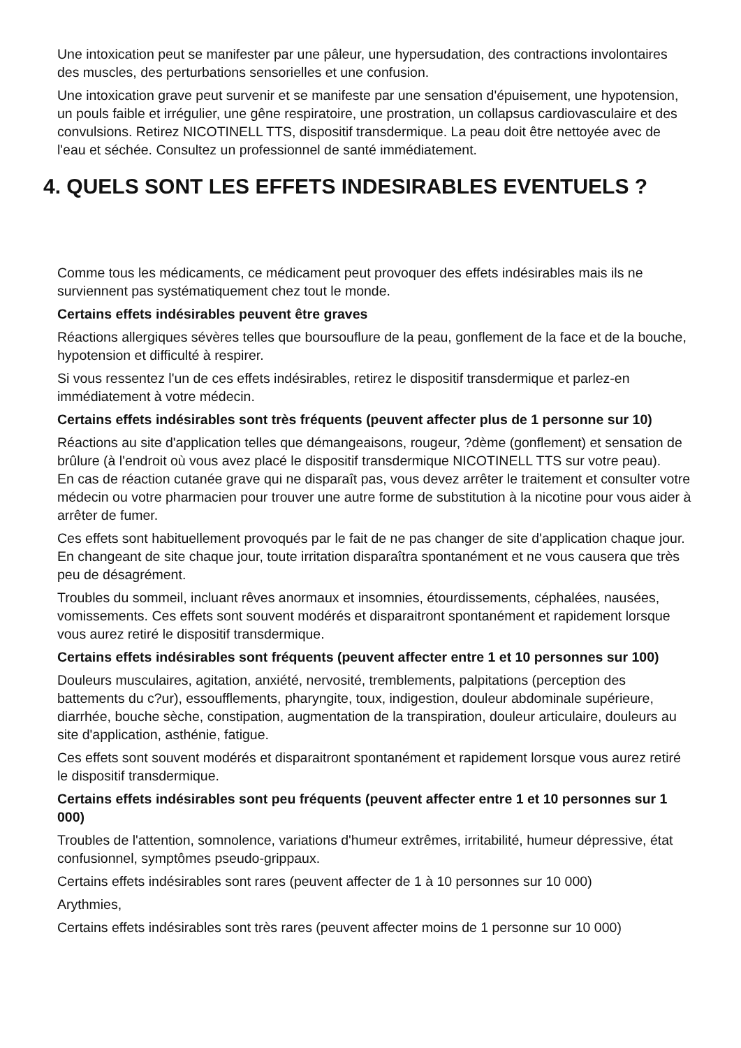Une intoxication peut se manifester par une pâleur, une hypersudation, des contractions involontaires des muscles, des perturbations sensorielles et une confusion.
Une intoxication grave peut survenir et se manifeste par une sensation d'épuisement, une hypotension, un pouls faible et irrégulier, une gêne respiratoire, une prostration, un collapsus cardiovasculaire et des convulsions. Retirez NICOTINELL TTS, dispositif transdermique. La peau doit être nettoyée avec de l'eau et séchée. Consultez un professionnel de santé immédiatement.
4. QUELS SONT LES EFFETS INDESIRABLES EVENTUELS ?
Comme tous les médicaments, ce médicament peut provoquer des effets indésirables mais ils ne surviennent pas systématiquement chez tout le monde.
Certains effets indésirables peuvent être graves
Réactions allergiques sévères telles que boursouflure de la peau, gonflement de la face et de la bouche, hypotension et difficulté à respirer.
Si vous ressentez l'un de ces effets indésirables, retirez le dispositif transdermique et parlez-en immédiatement à votre médecin.
Certains effets indésirables sont très fréquents (peuvent affecter plus de 1 personne sur 10)
Réactions au site d'application telles que démangeaisons, rougeur, ?dème (gonflement) et sensation de brûlure (à l'endroit où vous avez placé le dispositif transdermique NICOTINELL TTS sur votre peau).
En cas de réaction cutanée grave qui ne disparaît pas, vous devez arrêter le traitement et consulter votre médecin ou votre pharmacien pour trouver une autre forme de substitution à la nicotine pour vous aider à arrêter de fumer.
Ces effets sont habituellement provoqués par le fait de ne pas changer de site d'application chaque jour. En changeant de site chaque jour, toute irritation disparaîtra spontanément et ne vous causera que très peu de désagrément.
Troubles du sommeil, incluant rêves anormaux et insomnies, étourdissements, céphalées, nausées, vomissements. Ces effets sont souvent modérés et disparaitront spontanément et rapidement lorsque vous aurez retiré le dispositif transdermique.
Certains effets indésirables sont fréquents (peuvent affecter entre 1 et 10 personnes sur 100)
Douleurs musculaires, agitation, anxiété, nervosité, tremblements, palpitations (perception des battements du c?ur), essoufflements, pharyngite, toux, indigestion, douleur abdominale supérieure, diarrhée, bouche sèche, constipation, augmentation de la transpiration, douleur articulaire, douleurs au site d'application, asthénie, fatigue.
Ces effets sont souvent modérés et disparaitront spontanément et rapidement lorsque vous aurez retiré le dispositif transdermique.
Certains effets indésirables sont peu fréquents (peuvent affecter entre 1 et 10 personnes sur 1 000)
Troubles de l'attention, somnolence, variations d'humeur extrêmes, irritabilité, humeur dépressive, état confusionnel, symptômes pseudo-grippaux.
Certains effets indésirables sont rares (peuvent affecter de 1 à 10 personnes sur 10 000)
Arythmies,
Certains effets indésirables sont très rares (peuvent affecter moins de 1 personne sur 10 000)